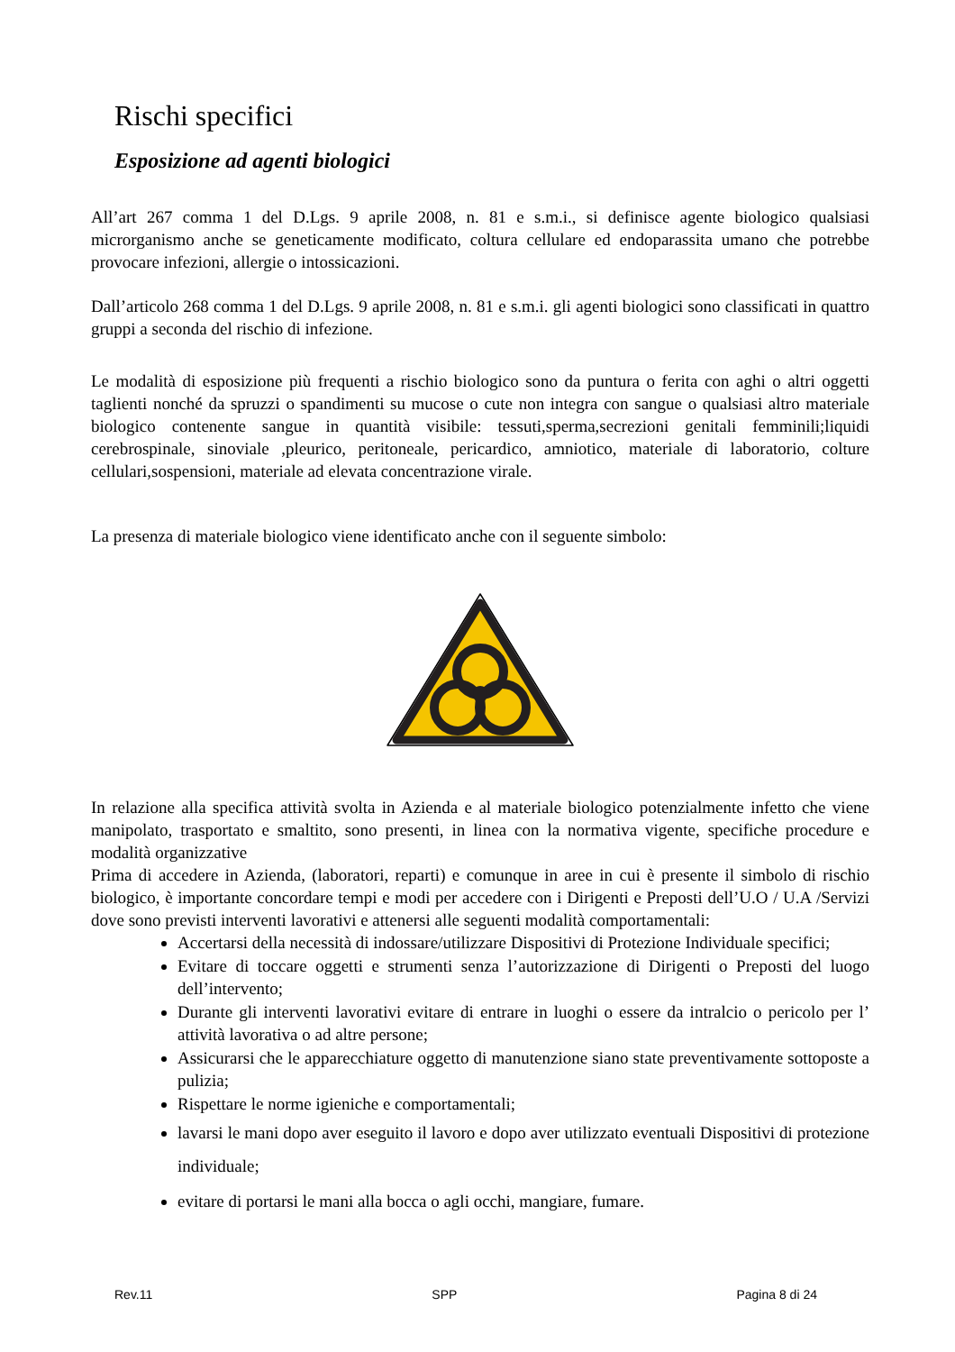Rischi specifici
Esposizione ad agenti biologici
All’art 267 comma 1 del D.Lgs. 9 aprile 2008, n. 81 e s.m.i., si definisce agente biologico qualsiasi microrganismo anche se geneticamente modificato, coltura cellulare ed endoparassita umano che potrebbe provocare infezioni, allergie o intossicazioni.
Dall’articolo 268 comma 1 del D.Lgs. 9 aprile 2008, n. 81 e s.m.i. gli agenti biologici sono classificati in quattro gruppi a seconda del rischio di infezione.
Le modalità di esposizione più frequenti a rischio biologico sono da puntura o ferita con aghi o altri oggetti taglienti nonché da spruzzi o spandimenti su mucose o cute non integra con sangue o qualsiasi altro materiale biologico contenente sangue in quantità visibile: tessuti,sperma,secrezioni genitali femminili;liquidi cerebrospinale, sinoviale ,pleurico, peritoneale, pericardico, amniotico, materiale di laboratorio, colture cellulari,sospensioni, materiale ad elevata concentrazione virale.
La presenza di materiale biologico viene identificato anche con il seguente simbolo:
In relazione alla specifica attività svolta in Azienda e al materiale biologico potenzialmente infetto che viene manipolato, trasportato e smaltito, sono presenti, in linea con la normativa vigente, specifiche procedure e modalità organizzative
Prima di accedere in Azienda, (laboratori, reparti) e comunque in aree in cui è presente il simbolo di rischio biologico, è importante concordare tempi e modi per accedere con i Dirigenti e Preposti dell’U.O / U.A /Servizi dove sono previsti interventi lavorativi e attenersi alle seguenti modalità comportamentali:
Accertarsi della necessità di indossare/utilizzare Dispositivi di Protezione Individuale specifici;
Evitare di toccare oggetti e strumenti senza l’autorizzazione di Dirigenti o Preposti del luogo dell’intervento;
Durante gli interventi lavorativi evitare di entrare in luoghi o essere da intralcio o pericolo per l’ attività lavorativa o ad altre persone;
Assicurarsi che le apparecchiature oggetto di manutenzione siano state preventivamente sottoposte a pulizia;
Rispettare le norme igieniche e comportamentali;
lavarsi le mani dopo aver eseguito il lavoro e dopo aver utilizzato eventuali Dispositivi di protezione individuale;
evitare di portarsi le mani alla bocca o agli occhi, mangiare, fumare.
Rev.11 SPP Pagina 8 di 24